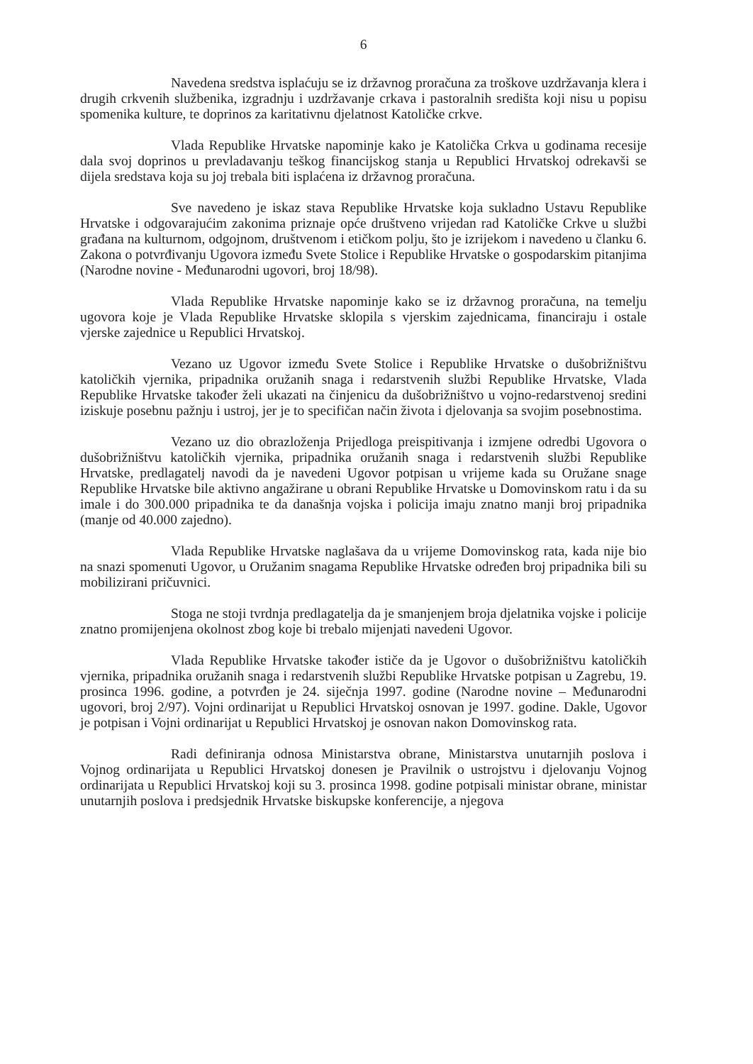6
Navedena sredstva isplaćuju se iz državnog proračuna za troškove uzdržavanja klera i drugih crkvenih službenika, izgradnju i uzdržavanje crkava i pastoralnih središta koji nisu u popisu spomenika kulture, te doprinos za karitativnu djelatnost Katoličke crkve.
Vlada Republike Hrvatske napominje kako je Katolička Crkva u godinama recesije dala svoj doprinos u prevladavanju teškog financijskog stanja u Republici Hrvatskoj odrekavši se dijela sredstava koja su joj trebala biti isplaćena iz državnog proračuna.
Sve navedeno je iskaz stava Republike Hrvatske koja sukladno Ustavu Republike Hrvatske i odgovarajućim zakonima priznaje opće društveno vrijedan rad Katoličke Crkve u službi građana na kulturnom, odgojnom, društvenom i etičkom polju, što je izrijekom i navedeno u članku 6. Zakona o potvrđivanju Ugovora između Svete Stolice i Republike Hrvatske o gospodarskim pitanjima (Narodne novine - Međunarodni ugovori, broj 18/98).
Vlada Republike Hrvatske napominje kako se iz državnog proračuna, na temelju ugovora koje je Vlada Republike Hrvatske sklopila s vjerskim zajednicama, financiraju i ostale vjerske zajednice u Republici Hrvatskoj.
Vezano uz Ugovor između Svete Stolice i Republike Hrvatske o dušobrižništvu katoličkih vjernika, pripadnika oružanih snaga i redarstvenih službi Republike Hrvatske, Vlada Republike Hrvatske također želi ukazati na činjenicu da dušobrižništvo u vojno-redarstvenoj sredini iziskuje posebnu pažnju i ustroj, jer je to specifičan način života i djelovanja sa svojim posebnostima.
Vezano uz dio obrazloženja Prijedloga preispitivanja i izmjene odredbi Ugovora o dušobrižništvu katoličkih vjernika, pripadnika oružanih snaga i redarstvenih službi Republike Hrvatske, predlagatelj navodi da je navedeni Ugovor potpisan u vrijeme kada su Oružane snage Republike Hrvatske bile aktivno angažirane u obrani Republike Hrvatske u Domovinskom ratu i da su imale i do 300.000 pripadnika te da današnja vojska i policija imaju znatno manji broj pripadnika (manje od 40.000 zajedno).
Vlada Republike Hrvatske naglašava da u vrijeme Domovinskog rata, kada nije bio na snazi spomenuti Ugovor, u Oružanim snagama Republike Hrvatske određen broj pripadnika bili su mobilizirani pričuvnici.
Stoga ne stoji tvrdnja predlagatelja da je smanjenjem broja djelatnika vojske i policije znatno promijenjena okolnost zbog koje bi trebalo mijenjati navedeni Ugovor.
Vlada Republike Hrvatske također ističe da je Ugovor o dušobrižništvu katoličkih vjernika, pripadnika oružanih snaga i redarstvenih službi Republike Hrvatske potpisan u Zagrebu, 19. prosinca 1996. godine, a potvrđen je 24. siječnja 1997. godine (Narodne novine – Međunarodni ugovori, broj 2/97). Vojni ordinarijat u Republici Hrvatskoj osnovan je 1997. godine. Dakle, Ugovor je potpisan i Vojni ordinarijat u Republici Hrvatskoj je osnovan nakon Domovinskog rata.
Radi definiranja odnosa Ministarstva obrane, Ministarstva unutarnjih poslova i Vojnog ordinarijata u Republici Hrvatskoj donesen je Pravilnik o ustrojstvu i djelovanju Vojnog ordinarijata u Republici Hrvatskoj koji su 3. prosinca 1998. godine potpisali ministar obrane, ministar unutarnjih poslova i predsjednik Hrvatske biskupske konferencije, a njegova